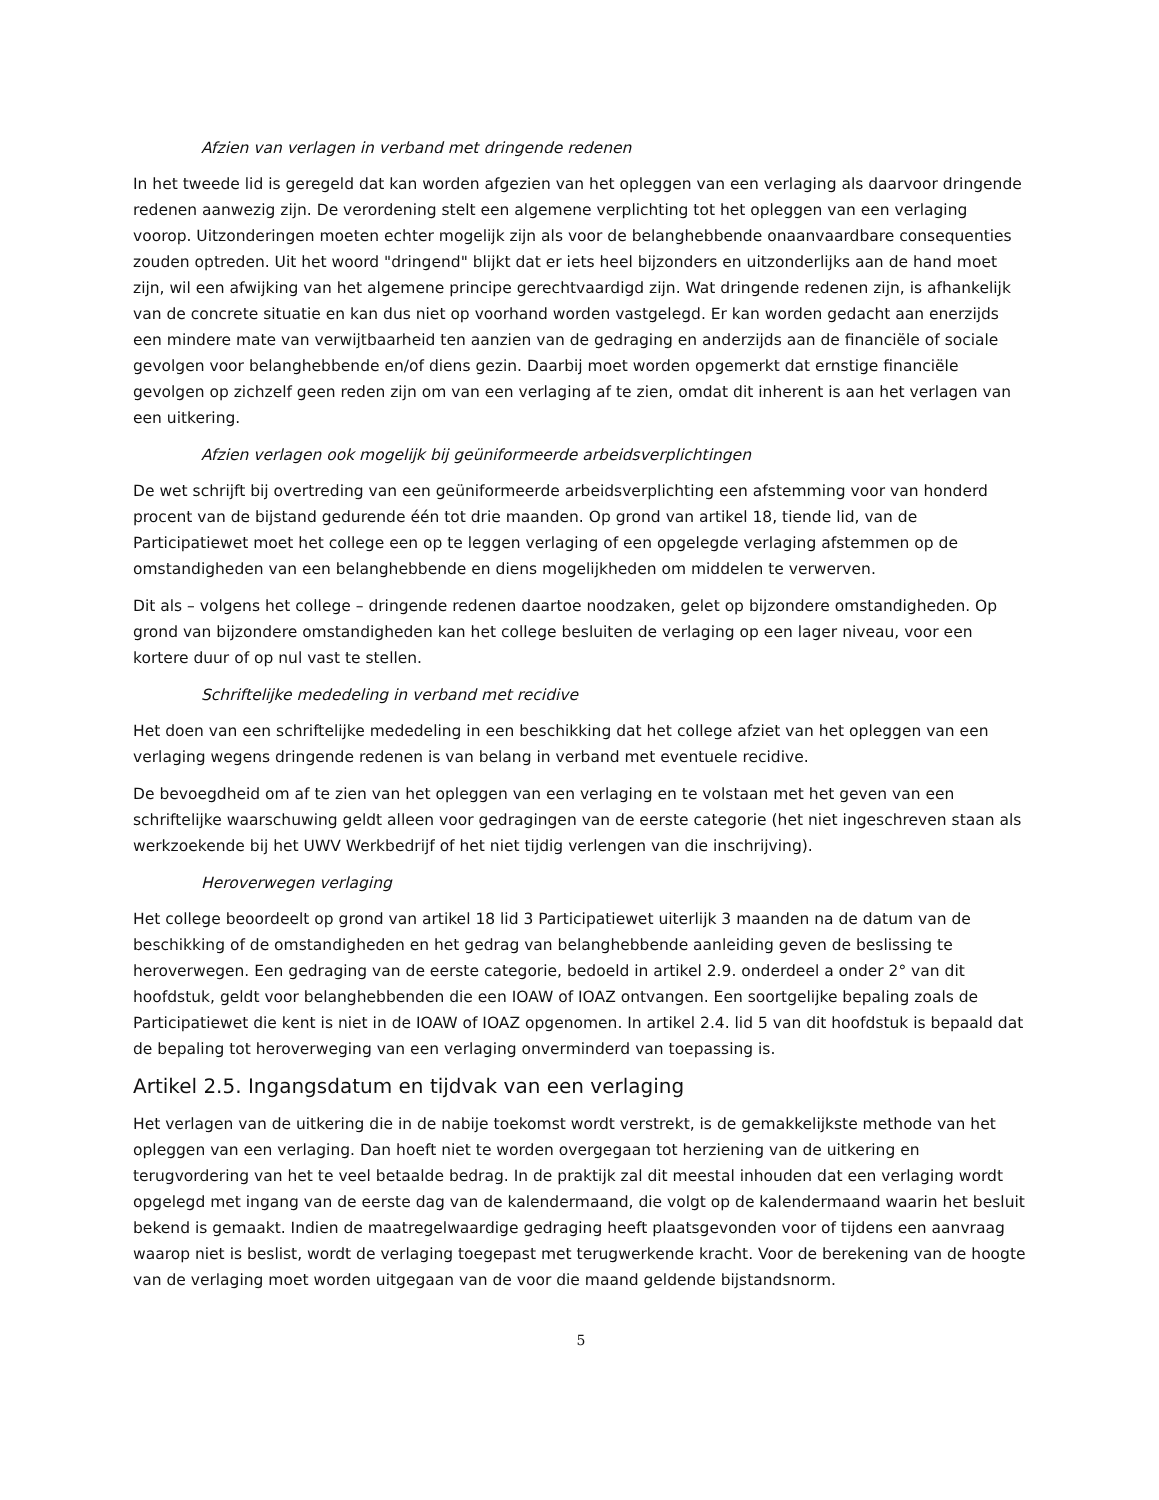Afzien van verlagen in verband met dringende redenen
In het tweede lid is geregeld dat kan worden afgezien van het opleggen van een verlaging als daarvoor dringende redenen aanwezig zijn. De verordening stelt een algemene verplichting tot het opleggen van een verlaging voorop. Uitzonderingen moeten echter mogelijk zijn als voor de belanghebbende onaanvaardbare consequenties zouden optreden. Uit het woord "dringend" blijkt dat er iets heel bijzonders en uitzonderlijks aan de hand moet zijn, wil een afwijking van het algemene principe gerechtvaardigd zijn. Wat dringende redenen zijn, is afhankelijk van de concrete situatie en kan dus niet op voorhand worden vastgelegd. Er kan worden gedacht aan enerzijds een mindere mate van verwijtbaarheid ten aanzien van de gedraging en anderzijds aan de financiële of sociale gevolgen voor belanghebbende en/of diens gezin. Daarbij moet worden opgemerkt dat ernstige financiële gevolgen op zichzelf geen reden zijn om van een verlaging af te zien, omdat dit inherent is aan het verlagen van een uitkering.
Afzien verlagen ook mogelijk bij geüniformeerde arbeidsverplichtingen
De wet schrijft bij overtreding van een geüniformeerde arbeidsverplichting een afstemming voor van honderd procent van de bijstand gedurende één tot drie maanden. Op grond van artikel 18, tiende lid, van de Participatiewet moet het college een op te leggen verlaging of een opgelegde verlaging afstemmen op de omstandigheden van een belanghebbende en diens mogelijkheden om middelen te verwerven.
Dit als – volgens het college – dringende redenen daartoe noodzaken, gelet op bijzondere omstandigheden. Op grond van bijzondere omstandigheden kan het college besluiten de verlaging op een lager niveau, voor een kortere duur of op nul vast te stellen.
Schriftelijke mededeling in verband met recidive
Het doen van een schriftelijke mededeling in een beschikking dat het college afziet van het opleggen van een verlaging wegens dringende redenen is van belang in verband met eventuele recidive.
De bevoegdheid om af te zien van het opleggen van een verlaging en te volstaan met het geven van een schriftelijke waarschuwing geldt alleen voor gedragingen van de eerste categorie (het niet ingeschreven staan als werkzoekende bij het UWV Werkbedrijf of het niet tijdig verlengen van die inschrijving).
Heroverwegen verlaging
Het college beoordeelt op grond van artikel 18 lid 3 Participatiewet uiterlijk 3 maanden na de datum van de beschikking of de omstandigheden en het gedrag van belanghebbende aanleiding geven de beslissing te heroverwegen. Een gedraging van de eerste categorie, bedoeld in artikel 2.9. onderdeel a onder 2° van dit hoofdstuk, geldt voor belanghebbenden die een IOAW of IOAZ ontvangen. Een soortgelijke bepaling zoals de Participatiewet die kent is niet in de IOAW of IOAZ opgenomen. In artikel 2.4. lid 5 van dit hoofdstuk is bepaald dat de bepaling tot heroverweging van een verlaging onverminderd van toepassing is.
Artikel 2.5. Ingangsdatum en tijdvak van een verlaging
Het verlagen van de uitkering die in de nabije toekomst wordt verstrekt, is de gemakkelijkste methode van het opleggen van een verlaging. Dan hoeft niet te worden overgegaan tot herziening van de uitkering en terugvordering van het te veel betaalde bedrag. In de praktijk zal dit meestal inhouden dat een verlaging wordt opgelegd met ingang van de eerste dag van de kalendermaand, die volgt op de kalendermaand waarin het besluit bekend is gemaakt. Indien de maatregelwaardige gedraging heeft plaatsgevonden voor of tijdens een aanvraag waarop niet is beslist, wordt de verlaging toegepast met terugwerkende kracht. Voor de berekening van de hoogte van de verlaging moet worden uitgegaan van de voor die maand geldende bijstandsnorm.
5